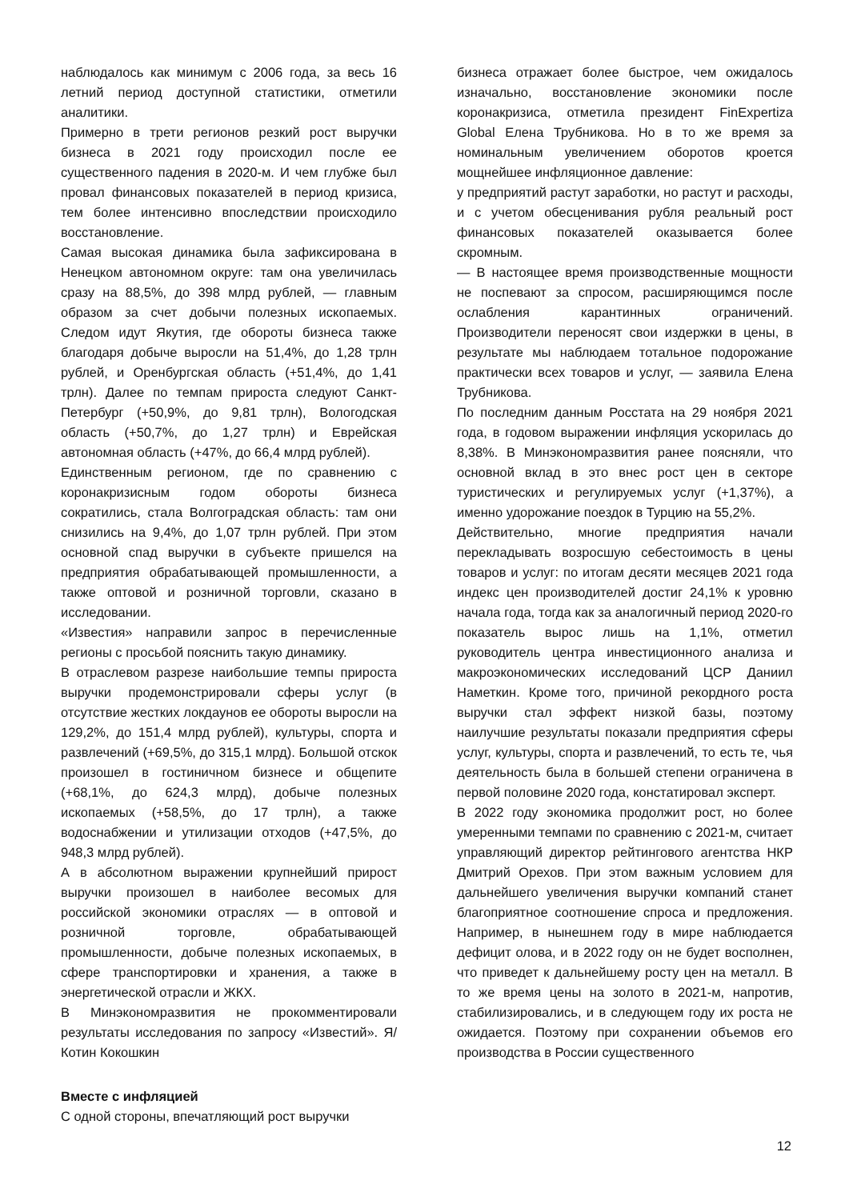наблюдалось как минимум с 2006 года, за весь 16 летний период доступной статистики, отметили аналитики.
Примерно в трети регионов резкий рост выручки бизнеса в 2021 году происходил после ее существенного падения в 2020-м. И чем глубже был провал финансовых показателей в период кризиса, тем более интенсивно впоследствии происходило восстановление.
Самая высокая динамика была зафиксирована в Ненецком автономном округе: там она увеличилась сразу на 88,5%, до 398 млрд рублей, — главным образом за счет добычи полезных ископаемых. Следом идут Якутия, где обороты бизнеса также благодаря добыче выросли на 51,4%, до 1,28 трлн рублей, и Оренбургская область (+51,4%, до 1,41 трлн). Далее по темпам прироста следуют Санкт-Петербург (+50,9%, до 9,81 трлн), Вологодская область (+50,7%, до 1,27 трлн) и Еврейская автономная область (+47%, до 66,4 млрд рублей).
Единственным регионом, где по сравнению с коронакризисным годом обороты бизнеса сократились, стала Волгоградская область: там они снизились на 9,4%, до 1,07 трлн рублей. При этом основной спад выручки в субъекте пришелся на предприятия обрабатывающей промышленности, а также оптовой и розничной торговли, сказано в исследовании.
«Известия» направили запрос в перечисленные регионы с просьбой пояснить такую динамику.
В отраслевом разрезе наибольшие темпы прироста выручки продемонстрировали сферы услуг (в отсутствие жестких локдаунов ее обороты выросли на 129,2%, до 151,4 млрд рублей), культуры, спорта и развлечений (+69,5%, до 315,1 млрд). Большой отскок произошел в гостиничном бизнесе и общепите (+68,1%, до 624,3 млрд), добыче полезных ископаемых (+58,5%, до 17 трлн), а также водоснабжении и утилизации отходов (+47,5%, до 948,3 млрд рублей).
А в абсолютном выражении крупнейший прирост выручки произошел в наиболее весомых для российской экономики отраслях — в оптовой и розничной торговле, обрабатывающей промышленности, добыче полезных ископаемых, в сфере транспортировки и хранения, а также в энергетической отрасли и ЖКХ.
В Минэкономразвития не прокомментировали результаты исследования по запросу «Известий». Я/Котин Кокошкин
Вместе с инфляцией
С одной стороны, впечатляющий рост выручки
бизнеса отражает более быстрое, чем ожидалось изначально, восстановление экономики после коронакризиса, отметила президент FinExpertiza Global Елена Трубникова. Но в то же время за номинальным увеличением оборотов кроется мощнейшее инфляционное давление:
у предприятий растут заработки, но растут и расходы, и с учетом обесценивания рубля реальный рост финансовых показателей оказывается более скромным.
— В настоящее время производственные мощности не поспевают за спросом, расширяющимся после ослабления карантинных ограничений. Производители переносят свои издержки в цены, в результате мы наблюдаем тотальное подорожание практически всех товаров и услуг, — заявила Елена Трубникова.
По последним данным Росстата на 29 ноября 2021 года, в годовом выражении инфляция ускорилась до 8,38%. В Минэкономразвития ранее поясняли, что основной вклад в это внес рост цен в секторе туристических и регулируемых услуг (+1,37%), а именно удорожание поездок в Турцию на 55,2%.
Действительно, многие предприятия начали перекладывать возросшую себестоимость в цены товаров и услуг: по итогам десяти месяцев 2021 года индекс цен производителей достиг 24,1% к уровню начала года, тогда как за аналогичный период 2020-го показатель вырос лишь на 1,1%, отметил руководитель центра инвестиционного анализа и макроэкономических исследований ЦСР Даниил Наметкин. Кроме того, причиной рекордного роста выручки стал эффект низкой базы, поэтому наилучшие результаты показали предприятия сферы услуг, культуры, спорта и развлечений, то есть те, чья деятельность была в большей степени ограничена в первой половине 2020 года, констатировал эксперт.
В 2022 году экономика продолжит рост, но более умеренными темпами по сравнению с 2021-м, считает управляющий директор рейтингового агентства НКР Дмитрий Орехов. При этом важным условием для дальнейшего увеличения выручки компаний станет благоприятное соотношение спроса и предложения. Например, в нынешнем году в мире наблюдается дефицит олова, и в 2022 году он не будет восполнен, что приведет к дальнейшему росту цен на металл. В то же время цены на золото в 2021-м, напротив, стабилизировались, и в следующем году их роста не ожидается. Поэтому при сохранении объемов его производства в России существенного
12